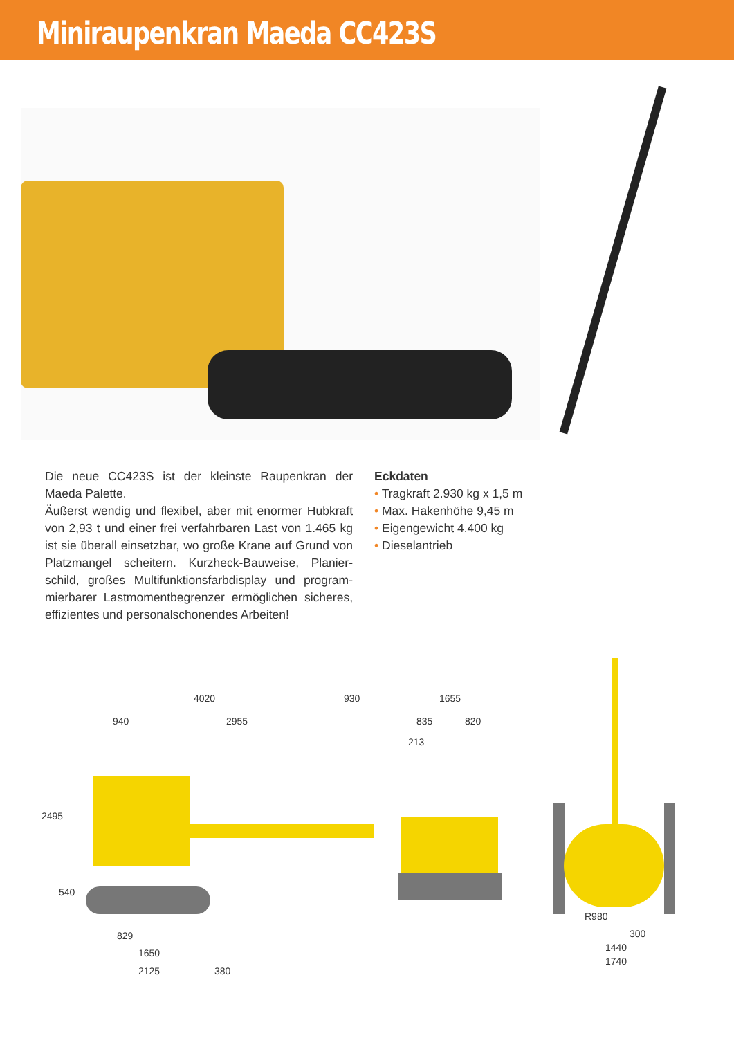Miniraupenkran Maeda CC423S
Die neue CC423S ist der kleinste Raupenkran der Maeda Palette.
Äußerst wendig und flexibel, aber mit enormer Hubkraft von 2,93 t und einer frei verfahrbaren Last von 1.465 kg ist sie überall einsetzbar, wo große Krane auf Grund von Platzmangel scheitern. Kurzheck-Bauweise, Planier­schild, großes Multifunktionsfarbdisplay und program­mierbarer Lastmomentbegrenzer ermöglichen sicheres, effizientes und personalschonendes Arbeiten!
Eckdaten
• Tragkraft 2.930 kg x 1,5 m
• Max. Hakenhöhe 9,45 m
• Eigengewicht 4.400 kg
• Dieselantrieb
4020 930
940 2955
2495
540
829
1650
2125 380
1655
835 820
213
R980
300
1440
1740